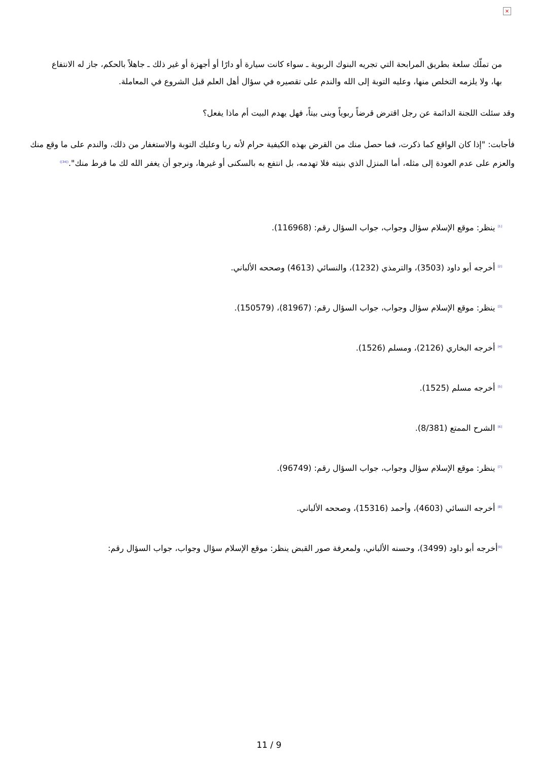×
من تملّك سلعة بطريق المرابحة التي تجريه البنوك الربوية ـ سواء كانت سيارة أو دارًا أو أجهزة أو غير ذلك ـ جاهلاً بالحكم، جاز له الانتفاع بها، ولا يلزمه التخلص منها، وعليه التوبة إلى الله والندم على تقصيره في سؤال أهل العلم قبل الشروع في المعاملة.
وقد سئلت اللجنة الدائمة عن رجل اقترض قرضاً ربوياً وبنى بيتاً، فهل يهدم البيت أم ماذا يفعل؟
فأجابت: "إذا كان الواقع كما ذكرت، فما حصل منك من القرض بهذه الكيفية حرام لأنه ربا وعليك التوبة والاستغفار من ذلك، والندم على ما وقع منك والعزم على عدم العودة إلى مثله، أما المنزل الذي بنيته فلا تهدمه، بل انتفع به بالسكنى أو غيرها، ونرجو أن يغفر الله لك ما فرط منك".<sup>([34])</sup>
<sup>[1]</sup> ينظر: موقع الإسلام سؤال وجواب، جواب السؤال رقم: (116968).
<sup>[2]</sup> أخرجه أبو داود (3503)، والترمذي (1232)، والنسائي (4613) وصححه الألباني.
<sup>[3]</sup> ينظر: موقع الإسلام سؤال وجواب، جواب السؤال رقم: (81967)، (150579).
<sup>[4]</sup> أخرجه البخاري (2126)، ومسلم (1526).
<sup>[5]</sup> أخرجه مسلم (1525).
<sup>[6]</sup> الشرح الممتع (8/381).
<sup>[7]</sup> ينظر: موقع الإسلام سؤال وجواب، جواب السؤال رقم: (96749).
<sup>[8]</sup> أخرجه النسائي (4603)، وأحمد (15316)، وصححه الألباني.
<sup>[9]</sup> أخرجه أبو داود (3499)، وحسنه الألباني، ولمعرفة صور القبض ينظر: موقع الإسلام سؤال وجواب، جواب السؤال رقم:
11 / 9